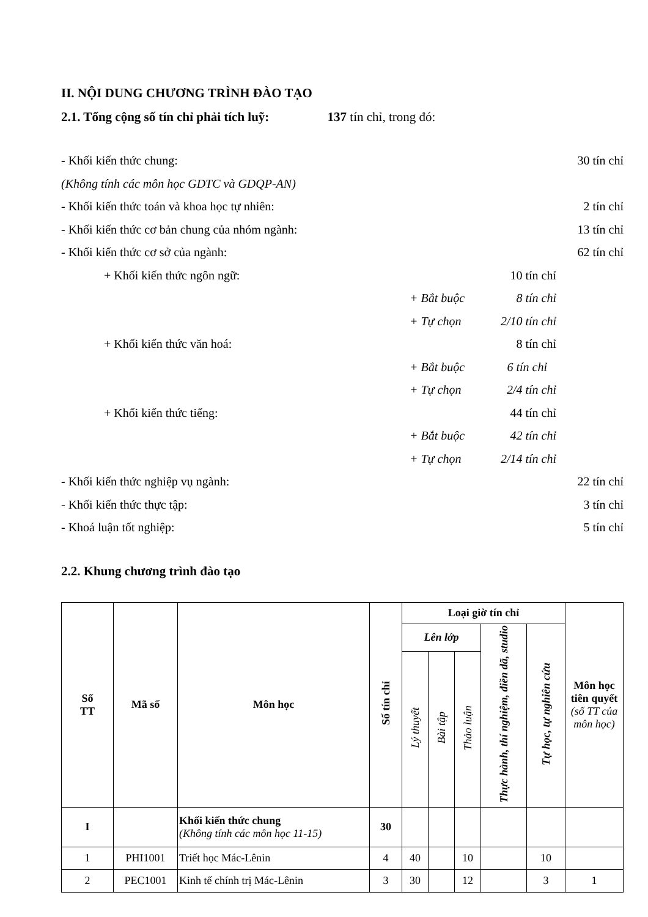II. NỘI DUNG CHƯƠNG TRÌNH ĐÀO TẠO
2.1. Tổng cộng số tín chỉ phải tích luỹ: 137 tín chỉ, trong đó:
- Khối kiến thức chung: 30 tín chỉ
(Không tính các môn học GDTC và GDQP-AN)
- Khối kiến thức toán và khoa học tự nhiên: 2 tín chỉ
- Khối kiến thức cơ bản chung của nhóm ngành: 13 tín chỉ
- Khối kiến thức cơ sở của ngành: 62 tín chỉ
+ Khối kiến thức ngôn ngữ: 10 tín chỉ
+ Bắt buộc 8 tín chỉ
+ Tự chọn 2/10 tín chỉ
+ Khối kiến thức văn hoá: 8 tín chỉ
+ Bắt buộc 6 tín chỉ
+ Tự chọn 2/4 tín chỉ
+ Khối kiến thức tiếng: 44 tín chỉ
+ Bắt buộc 42 tín chỉ
+ Tự chọn 2/14 tín chỉ
- Khối kiến thức nghiệp vụ ngành: 22 tín chỉ
- Khối kiến thức thực tập: 3 tín chỉ
- Khoá luận tốt nghiệp: 5 tín chỉ
2.2. Khung chương trình đào tạo
| Số TT | Mã số | Môn học | Số tín chỉ | Loại giờ tín chỉ | | | | | Môn học tiên quyết (số TT của môn học) |
| --- | --- | --- | --- | --- | --- | --- | --- | --- | --- |
| | | | | Lên lớp | | | Thực hành, thí nghiệm, điền dã, studio | Tự học, tự nghiên cứu | |
| | | | | Lý thuyết | Bài tập | Thảo luận | | | |
| I | | Khối kiến thức chung (Không tính các môn học 11-15) | 30 | | | | | | |
| 1 | PHI1001 | Triết học Mác-Lênin | 4 | 40 | | 10 | | 10 | |
| 2 | PEC1001 | Kinh tế chính trị Mác-Lênin | 3 | 30 | | 12 | | 3 | 1 |